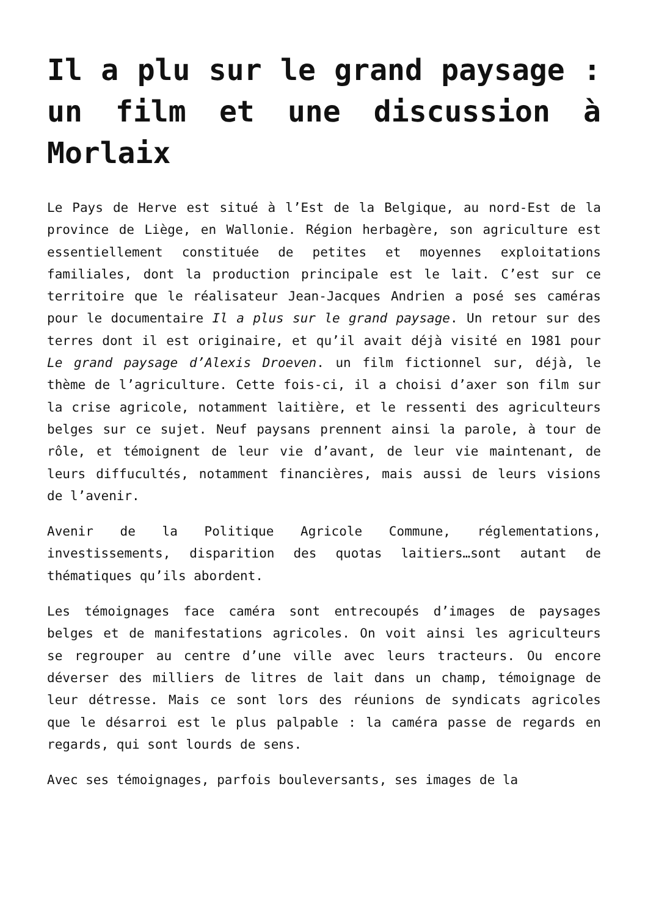Il a plu sur le grand paysage : un film et une discussion à Morlaix
Le Pays de Herve est situé à l’Est de la Belgique, au nord-Est de la province de Liège, en Wallonie. Région herbagère, son agriculture est essentiellement constituée de petites et moyennes exploitations familiales, dont la production principale est le lait. C’est sur ce territoire que le réalisateur Jean-Jacques Andrien a posé ses caméras pour le documentaire Il a plus sur le grand paysage. Un retour sur des terres dont il est originaire, et qu’il avait déjà visité en 1981 pour Le grand paysage d’Alexis Droeven. un film fictionnel sur, déjà, le thème de l’agriculture. Cette fois-ci, il a choisi d’axer son film sur la crise agricole, notamment laitière, et le ressenti des agriculteurs belges sur ce sujet. Neuf paysans prennent ainsi la parole, à tour de rôle, et témoignent de leur vie d’avant, de leur vie maintenant, de leurs diffucultés, notamment financières, mais aussi de leurs visions de l’avenir.
Avenir de la Politique Agricole Commune, réglementations, investissements, disparition des quotas laitiers…sont autant de thématiques qu’ils abordent.
Les témoignages face caméra sont entrecoupés d’images de paysages belges et de manifestations agricoles. On voit ainsi les agriculteurs se regrouper au centre d’une ville avec leurs tracteurs. Ou encore déverser des milliers de litres de lait dans un champ, témoignage de leur détresse. Mais ce sont lors des réunions de syndicats agricoles que le désarroi est le plus palpable : la caméra passe de regards en regards, qui sont lourds de sens.
Avec ses témoignages, parfois bouleversants, ses images de la